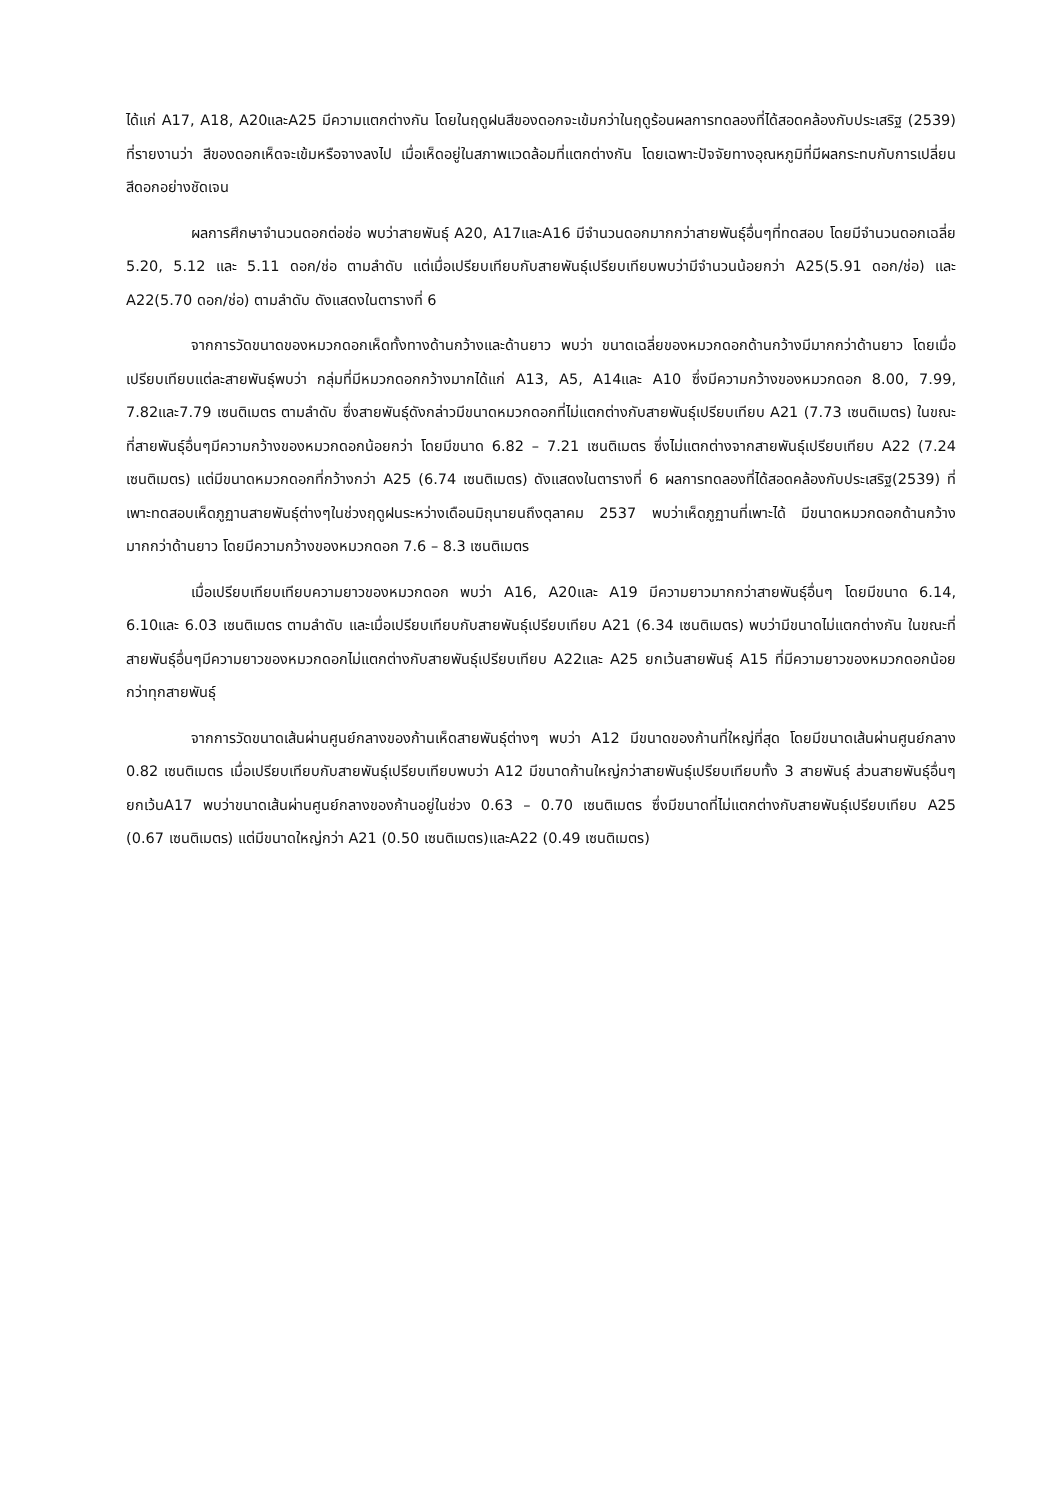ได้แก่ A17, A18, A20และA25 มีความแตกต่างกัน โดยในฤดูฝนสีของดอกจะเข้มกว่าในฤดูร้อนผลการทดลองที่ได้สอดคล้องกับประเสริฐ (2539) ที่รายงานว่า สีของดอกเห็ดจะเข้มหรือจางลงไป เมื่อเห็ดอยู่ในสภาพแวดล้อมที่แตกต่างกัน โดยเฉพาะปัจจัยทางอุณหภูมิที่มีผลกระทบกับการเปลี่ยนสีดอกอย่างชัดเจน
ผลการศึกษาจำนวนดอกต่อช่อ พบว่าสายพันธุ์ A20, A17และA16 มีจำนวนดอกมากกว่าสายพันธุ์อื่นๆที่ทดสอบ โดยมีจำนวนดอกเฉลี่ย 5.20, 5.12 และ 5.11 ดอก/ช่อ ตามลำดับ แต่เมื่อเปรียบเทียบกับสายพันธุ์เปรียบเทียบพบว่ามีจำนวนน้อยกว่า A25(5.91 ดอก/ช่อ) และ A22(5.70 ดอก/ช่อ) ตามลำดับ ดังแสดงในตารางที่ 6
จากการวัดขนาดของหมวกดอกเห็ดทั้งทางด้านกว้างและด้านยาว พบว่า ขนาดเฉลี่ยของหมวกดอกด้านกว้างมีมากกว่าด้านยาว โดยเมื่อเปรียบเทียบแต่ละสายพันธุ์พบว่า กลุ่มที่มีหมวกดอกกว้างมากได้แก่ A13, A5, A14และ A10 ซึ่งมีความกว้างของหมวกดอก 8.00, 7.99, 7.82และ7.79 เซนติเมตร ตามลำดับ ซึ่งสายพันธุ์ดังกล่าวมีขนาดหมวกดอกที่ไม่แตกต่างกับสายพันธุ์เปรียบเทียบ A21 (7.73 เซนติเมตร) ในขณะที่สายพันธุ์อื่นๆมีความกว้างของหมวกดอกน้อยกว่า โดยมีขนาด 6.82 – 7.21 เซนติเมตร ซึ่งไม่แตกต่างจากสายพันธุ์เปรียบเทียบ A22 (7.24 เซนติเมตร) แต่มีขนาดหมวกดอกที่กว้างกว่า A25 (6.74 เซนติเมตร) ดังแสดงในตารางที่ 6 ผลการทดลองที่ได้สอดคล้องกับประเสริฐ(2539) ที่เพาะทดสอบเห็ดภูฏานสายพันธุ์ต่างๆในช่วงฤดูฝนระหว่างเดือนมิถุนายนถึงตุลาคม 2537 พบว่าเห็ดภูฏานที่เพาะได้ มีขนาดหมวกดอกด้านกว้างมากกว่าด้านยาว โดยมีความกว้างของหมวกดอก 7.6 – 8.3 เซนติเมตร
เมื่อเปรียบเทียบเทียบความยาวของหมวกดอก พบว่า A16, A20และ A19 มีความยาวมากกว่าสายพันธุ์อื่นๆ โดยมีขนาด 6.14, 6.10และ 6.03 เซนติเมตร ตามลำดับ และเมื่อเปรียบเทียบกับสายพันธุ์เปรียบเทียบ A21 (6.34 เซนติเมตร) พบว่ามีขนาดไม่แตกต่างกัน ในขณะที่สายพันธุ์อื่นๆมีความยาวของหมวกดอกไม่แตกต่างกับสายพันธุ์เปรียบเทียบ A22และ A25 ยกเว้นสายพันธุ์ A15 ที่มีความยาวของหมวกดอกน้อยกว่าทุกสายพันธุ์
จากการวัดขนาดเส้นผ่านศูนย์กลางของก้านเห็ดสายพันธุ์ต่างๆ พบว่า A12 มีขนาดของก้านที่ใหญ่ที่สุด โดยมีขนาดเส้นผ่านศูนย์กลาง 0.82 เซนติเมตร เมื่อเปรียบเทียบกับสายพันธุ์เปรียบเทียบพบว่า A12 มีขนาดก้านใหญ่กว่าสายพันธุ์เปรียบเทียบทั้ง 3 สายพันธุ์ ส่วนสายพันธุ์อื่นๆ ยกเว้นA17 พบว่าขนาดเส้นผ่านศูนย์กลางของก้านอยู่ในช่วง 0.63 – 0.70 เซนติเมตร ซึ่งมีขนาดที่ไม่แตกต่างกับสายพันธุ์เปรียบเทียบ A25 (0.67 เซนติเมตร) แต่มีขนาดใหญ่กว่า A21 (0.50 เซนติเมตร)และA22 (0.49 เซนติเมตร)